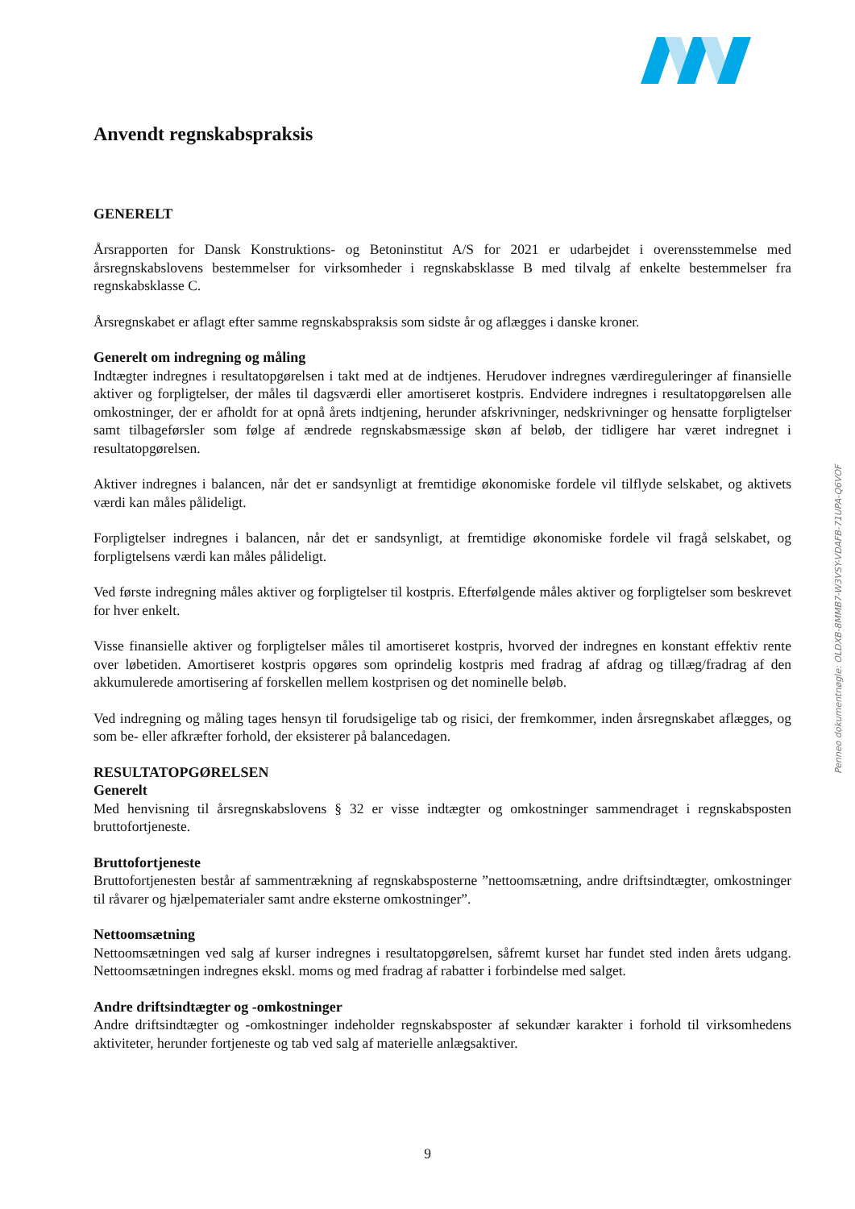Anvendt regnskabspraksis
GENERELT
Årsrapporten for Dansk Konstruktions- og Betoninstitut A/S for 2021 er udarbejdet i overensstemmelse med årsregnskabslovens bestemmelser for virksomheder i regnskabsklasse B med tilvalg af enkelte bestemmelser fra regnskabsklasse C.
Årsregnskabet er aflagt efter samme regnskabspraksis som sidste år og aflægges i danske kroner.
Generelt om indregning og måling
Indtægter indregnes i resultatopgørelsen i takt med at de indtjenes. Herudover indregnes værdireguleringer af finansielle aktiver og forpligtelser, der måles til dagsværdi eller amortiseret kostpris. Endvidere indregnes i resultatopgørelsen alle omkostninger, der er afholdt for at opnå årets indtjening, herunder afskrivninger, nedskrivninger og hensatte forpligtelser samt tilbageførsler som følge af ændrede regnskabsmæssige skøn af beløb, der tidligere har været indregnet i resultatopgørelsen.
Aktiver indregnes i balancen, når det er sandsynligt at fremtidige økonomiske fordele vil tilflyde selskabet, og aktivets værdi kan måles pålideligt.
Forpligtelser indregnes i balancen, når det er sandsynligt, at fremtidige økonomiske fordele vil fragå selskabet, og forpligtelsens værdi kan måles pålideligt.
Ved første indregning måles aktiver og forpligtelser til kostpris. Efterfølgende måles aktiver og forpligtelser som beskrevet for hver enkelt.
Visse finansielle aktiver og forpligtelser måles til amortiseret kostpris, hvorved der indregnes en konstant effektiv rente over løbetiden. Amortiseret kostpris opgøres som oprindelig kostpris med fradrag af afdrag og tillæg/fradrag af den akkumulerede amortisering af forskellen mellem kostprisen og det nominelle beløb.
Ved indregning og måling tages hensyn til forudsigelige tab og risici, der fremkommer, inden årsregnskabet aflægges, og som be- eller afkræfter forhold, der eksisterer på balancedagen.
RESULTATOPGØRELSEN
Generelt
Med henvisning til årsregnskabslovens § 32 er visse indtægter og omkostninger sammendraget i regnskabsposten bruttofortjeneste.
Bruttofortjeneste
Bruttofortjenesten består af sammentrækning af regnskabsposterne ”nettoomsætning, andre driftsindtægter, omkostninger til råvarer og hjælpematerialer samt andre eksterne omkostninger”.
Nettoomsætning
Nettoomsætningen ved salg af kurser indregnes i resultatopgørelsen, såfremt kurset har fundet sted inden årets udgang. Nettoomsætningen indregnes ekskl. moms og med fradrag af rabatter i forbindelse med salget.
Andre driftsindtægter og -omkostninger
Andre driftsindtægter og -omkostninger indeholder regnskabsposter af sekundær karakter i forhold til virksomhedens aktiviteter, herunder fortjeneste og tab ved salg af materielle anlægsaktiver.
9
Penneo dokumentnøgle: OLDXB-8MMB7-W3VSY-VDAFB-71UPA-Q6VOF